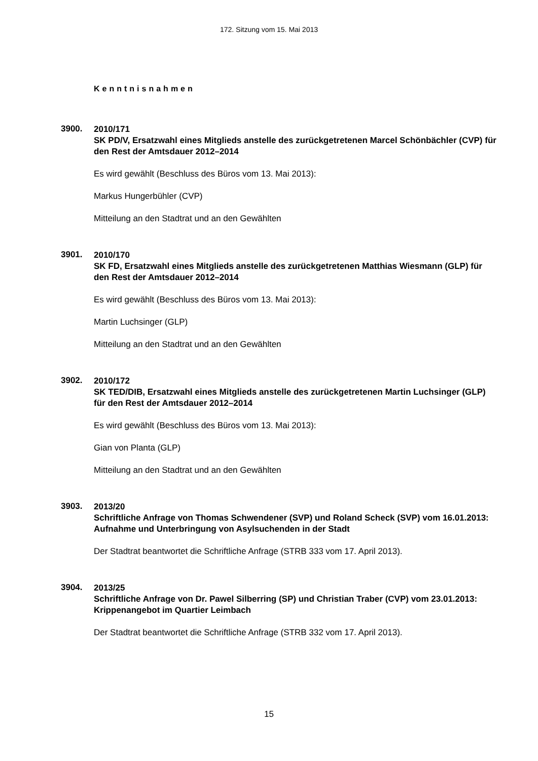172. Sitzung vom 15. Mai 2013
Kenntnisnahmen
3900.
2010/171
SK PD/V, Ersatzwahl eines Mitglieds anstelle des zurückgetretenen Marcel Schönbächler (CVP) für den Rest der Amtsdauer 2012–2014
Es wird gewählt (Beschluss des Büros vom 13. Mai 2013):
Markus Hungerbühler (CVP)
Mitteilung an den Stadtrat und an den Gewählten
3901.
2010/170
SK FD, Ersatzwahl eines Mitglieds anstelle des zurückgetretenen Matthias Wies­mann (GLP) für den Rest der Amtsdauer 2012–2014
Es wird gewählt (Beschluss des Büros vom 13. Mai 2013):
Martin Luchsinger (GLP)
Mitteilung an den Stadtrat und an den Gewählten
3902.
2010/172
SK TED/DIB, Ersatzwahl eines Mitglieds anstelle des zurückgetretenen Martin Luchsinger (GLP) für den Rest der Amtsdauer 2012–2014
Es wird gewählt (Beschluss des Büros vom 13. Mai 2013):
Gian von Planta (GLP)
Mitteilung an den Stadtrat und an den Gewählten
3903.
2013/20
Schriftliche Anfrage von Thomas Schwendener (SVP) und Roland Scheck (SVP) vom 16.01.2013:
Aufnahme und Unterbringung von Asylsuchenden in der Stadt
Der Stadtrat beantwortet die Schriftliche Anfrage (STRB 333 vom 17. April 2013).
3904.
2013/25
Schriftliche Anfrage von Dr. Pawel Silberring (SP) und Christian Traber (CVP) vom 23.01.2013:
Krippenangebot im Quartier Leimbach
Der Stadtrat beantwortet die Schriftliche Anfrage (STRB 332 vom 17. April 2013).
15